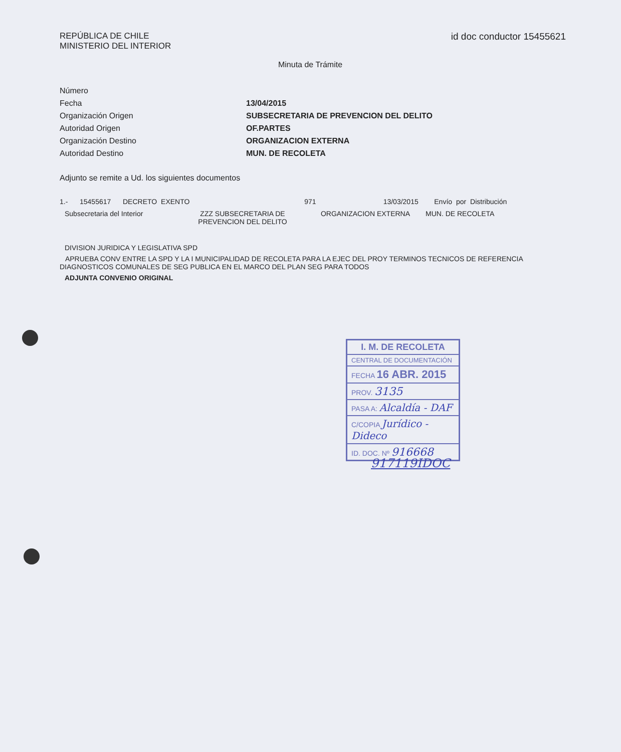REPÚBLICA DE CHILE
MINISTERIO DEL INTERIOR
id doc conductor 15455621
Minuta de Trámite
Número
Fecha 13/04/2015
Organización Origen SUBSECRETARIA DE PREVENCION DEL DELITO
Autoridad Origen OF.PARTES
Organización Destino ORGANIZACION EXTERNA
Autoridad Destino MUN. DE RECOLETA
Adjunto se remite a Ud. los siguientes documentos
1.- 15455617 DECRETO EXENTO 971 13/03/2015 Envío por Distribución
Subsecretaria del Interior ZZZ SUBSECRETARIA DE PREVENCION DEL DELITO ORGANIZACION EXTERNA MUN. DE RECOLETA
DIVISION JURIDICA Y LEGISLATIVA SPD
APRUEBA CONV ENTRE LA SPD Y LA I MUNICIPALIDAD DE RECOLETA PARA LA EJEC DEL PROY TERMINOS TECNICOS DE REFERENCIA DIAGNOSTICOS COMUNALES DE SEG PUBLICA EN EL MARCO DEL PLAN SEG PARA TODOS
ADJUNTA CONVENIO ORIGINAL
I. M. DE RECOLETA
CENTRAL DE DOCUMENTACIÓN
FECHA 16 ABR. 2015
PROV. 3135
PASA A: Alcaldía - DAF
C/COPIA Jurídico - Dideco
ID. DOC. Nº 916668
917119IDOC